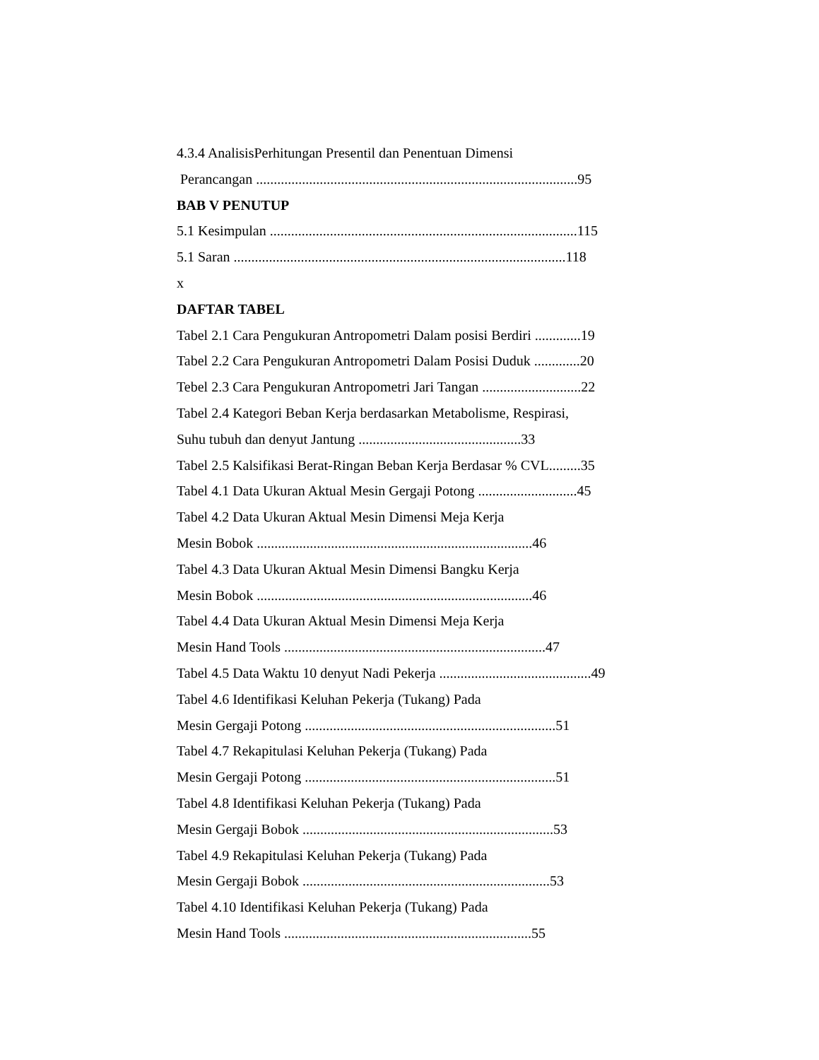4.3.4 AnalisisPerhitungan Presentil dan Penentuan Dimensi
Perancangan ...........................................................................................95
BAB V PENUTUP
5.1 Kesimpulan .......................................................................................115
5.1 Saran ..............................................................................................118
x
DAFTAR TABEL
Tabel 2.1 Cara Pengukuran Antropometri Dalam posisi Berdiri .............19
Tabel 2.2 Cara Pengukuran Antropometri Dalam Posisi Duduk .............20
Tebel 2.3 Cara Pengukuran Antropometri Jari Tangan ............................22
Tabel 2.4 Kategori Beban Kerja berdasarkan Metabolisme, Respirasi,
Suhu tubuh dan denyut Jantung ..............................................33
Tabel 2.5 Kalsifikasi Berat-Ringan Beban Kerja Berdasar % CVL.........35
Tabel 4.1 Data Ukuran Aktual Mesin Gergaji Potong ............................45
Tabel 4.2 Data Ukuran Aktual Mesin Dimensi Meja Kerja
Mesin Bobok ..............................................................................46
Tabel 4.3 Data Ukuran Aktual Mesin Dimensi Bangku Kerja
Mesin Bobok ..............................................................................46
Tabel 4.4 Data Ukuran Aktual Mesin Dimensi Meja Kerja
Mesin Hand Tools ..........................................................................47
Tabel 4.5 Data Waktu 10 denyut Nadi Pekerja ...........................................49
Tabel 4.6 Identifikasi Keluhan Pekerja (Tukang) Pada
Mesin Gergaji Potong .......................................................................51
Tabel 4.7 Rekapitulasi Keluhan Pekerja (Tukang) Pada
Mesin Gergaji Potong .......................................................................51
Tabel 4.8 Identifikasi Keluhan Pekerja (Tukang) Pada
Mesin Gergaji Bobok .......................................................................53
Tabel 4.9 Rekapitulasi Keluhan Pekerja (Tukang) Pada
Mesin Gergaji Bobok ......................................................................53
Tabel 4.10 Identifikasi Keluhan Pekerja (Tukang) Pada
Mesin Hand Tools ......................................................................55